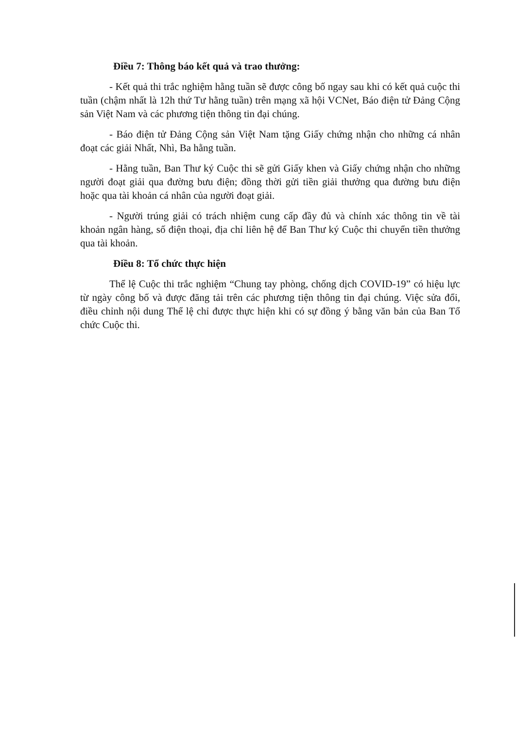Điều 7: Thông báo kết quả và trao thưởng:
- Kết quả thi trắc nghiệm hằng tuần sẽ được công bố ngay sau khi có kết quả cuộc thi tuần (chậm nhất là 12h thứ Tư hằng tuần) trên mạng xã hội VCNet, Báo điện tử Đảng Cộng sản Việt Nam và các phương tiện thông tin đại chúng.
- Báo điện tử Đảng Cộng sản Việt Nam tặng Giấy chứng nhận cho những cá nhân đoạt các giải Nhất, Nhì, Ba hằng tuần.
- Hằng tuần, Ban Thư ký Cuộc thi sẽ gửi Giấy khen và Giấy chứng nhận cho những người đoạt giải qua đường bưu điện; đồng thời gửi tiền giải thưởng qua đường bưu điện hoặc qua tài khoản cá nhân của người đoạt giải.
- Người trúng giải có trách nhiệm cung cấp đầy đủ và chính xác thông tin về tài khoản ngân hàng, số điện thoại, địa chỉ liên hệ để Ban Thư ký Cuộc thi chuyển tiền thưởng qua tài khoản.
Điều 8: Tổ chức thực hiện
Thể lệ Cuộc thi trắc nghiệm “Chung tay phòng, chống dịch COVID-19” có hiệu lực từ ngày công bố và được đăng tải trên các phương tiện thông tin đại chúng. Việc sửa đổi, điều chỉnh nội dung Thể lệ chỉ được thực hiện khi có sự đồng ý bằng văn bản của Ban Tổ chức Cuộc thi.